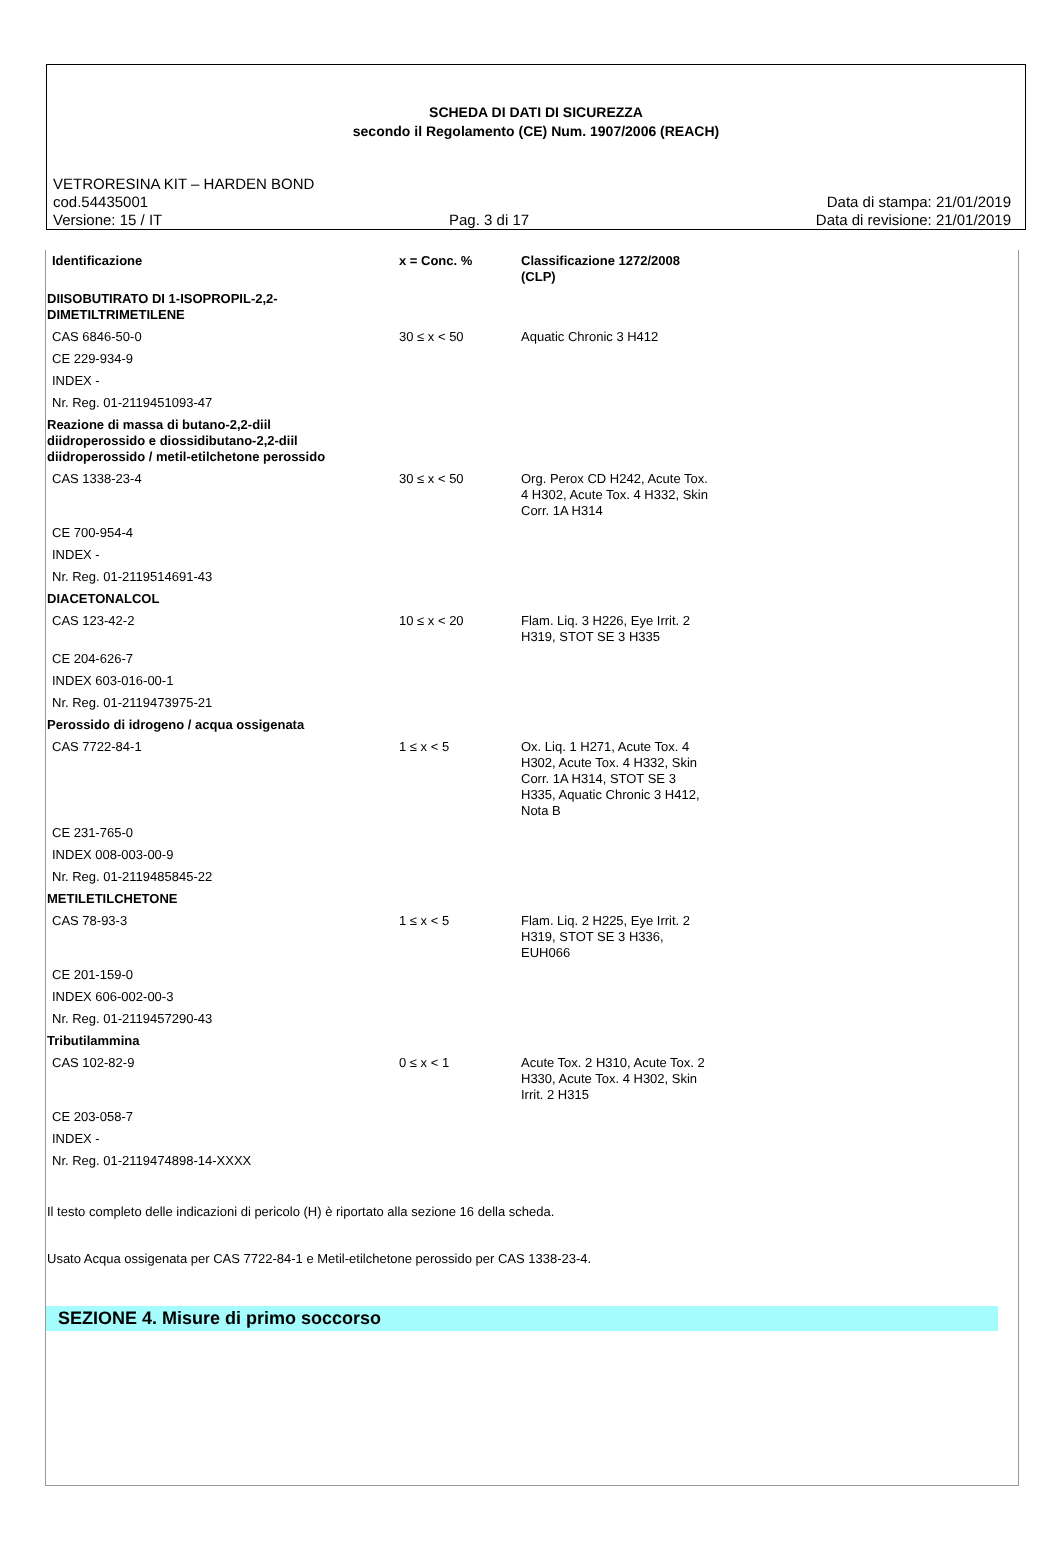SCHEDA DI DATI DI SICUREZZA
secondo il Regolamento (CE) Num. 1907/2006 (REACH)
VETRORESINA KIT – HARDEN BOND
cod.54435001 Data di stampa: 21/01/2019
Versione: 15 / IT Pag. 3 di 17 Data di revisione: 21/01/2019
| Identificazione | x = Conc. % | Classificazione 1272/2008 (CLP) |
| --- | --- | --- |
| DIISOBUTIRATO DI 1-ISOPROPIL-2,2- DIMETILTRIMETILENE | | |
| CAS 6846-50-0 | 30 ≤ x < 50 | Aquatic Chronic 3 H412 |
| CE 229-934-9 | | |
| INDEX - | | |
| Nr. Reg. 01-2119451093-47 | | |
| Reazione di massa di butano-2,2-diil diidroperossido e diossidibutano-2,2-diil diidroperossido / metil-etilchetone perossido | | |
| CAS 1338-23-4 | 30 ≤ x < 50 | Org. Perox CD H242, Acute Tox. 4 H302, Acute Tox. 4 H332, Skin Corr. 1A H314 |
| CE 700-954-4 | | |
| INDEX - | | |
| Nr. Reg. 01-2119514691-43 | | |
| DIACETONALCOL | | |
| CAS 123-42-2 | 10 ≤ x < 20 | Flam. Liq. 3 H226, Eye Irrit. 2 H319, STOT SE 3 H335 |
| CE 204-626-7 | | |
| INDEX 603-016-00-1 | | |
| Nr. Reg. 01-2119473975-21 | | |
| Perossido di idrogeno / acqua ossigenata | | |
| CAS 7722-84-1 | 1 ≤ x < 5 | Ox. Liq. 1 H271, Acute Tox. 4 H302, Acute Tox. 4 H332, Skin Corr. 1A H314, STOT SE 3 H335, Aquatic Chronic 3 H412, Nota B |
| CE 231-765-0 | | |
| INDEX 008-003-00-9 | | |
| Nr. Reg. 01-2119485845-22 | | |
| METILETILCHETONE | | |
| CAS 78-93-3 | 1 ≤ x < 5 | Flam. Liq. 2 H225, Eye Irrit. 2 H319, STOT SE 3 H336, EUH066 |
| CE 201-159-0 | | |
| INDEX 606-002-00-3 | | |
| Nr. Reg. 01-2119457290-43 | | |
| Tributilammina | | |
| CAS 102-82-9 | 0 ≤ x < 1 | Acute Tox. 2 H310, Acute Tox. 2 H330, Acute Tox. 4 H302, Skin Irrit. 2 H315 |
| CE 203-058-7 | | |
| INDEX - | | |
| Nr. Reg. 01-2119474898-14-XXXX | | |
Il testo completo delle indicazioni di pericolo (H) è riportato alla sezione 16 della scheda.
Usato Acqua ossigenata per CAS 7722-84-1 e Metil-etilchetone perossido per CAS 1338-23-4.
SEZIONE 4. Misure di primo soccorso